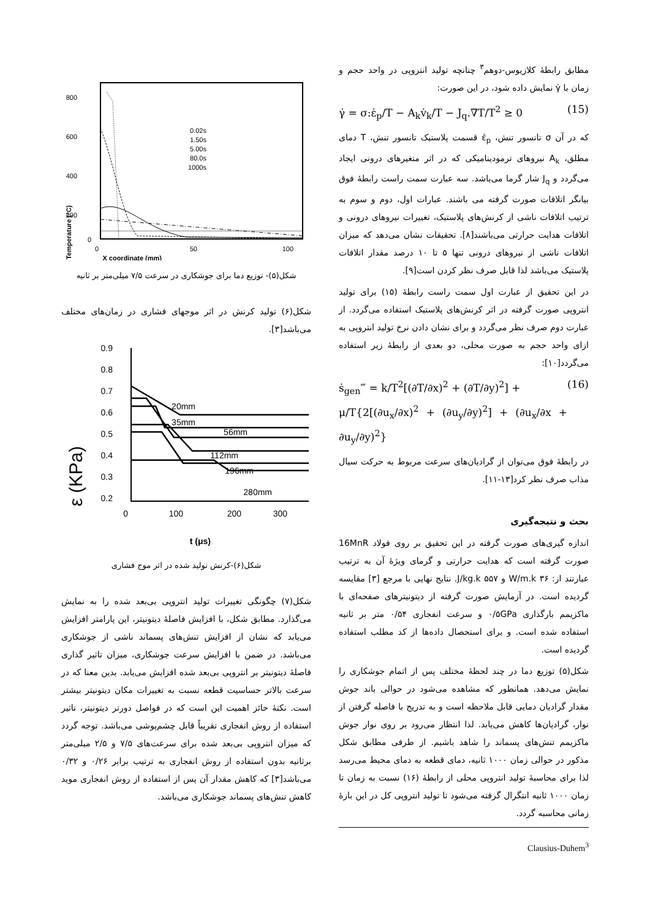مطابق رابطهٔ کلازیوس-دوهم<sup>۳</sup> چنانچه تولید انتروپی در واحد حجم و زمان با γ̇ نمایش داده شود، در این صورت:
γ̇ = σ:ε̇<sub>p</sub>/T − A<sub>k</sub>v̇<sub>k</sub>/T − J<sub>q</sub>.∇T/T<sup>2</sup> ≥ 0 (15)
که در آن σ تانسور تنش، ε̇<sub>p</sub> قسمت پلاستیک تانسور تنش، T دمای مطلق، A<sub>k</sub> نیروهای ترمودینامیکی که در اثر متغیرهای درونی ایجاد می‌گردد و J<sub>q</sub> شار گرما می‌باشد. سه عبارت سمت راست رابطهٔ فوق بیانگر اتلافات صورت گرفته می باشند. عبارات اول، دوم و سوم به ترتیب اتلافات ناشی از کرنش‌های پلاستیک، تغییرات نیروهای درونی و اتلافات هدایت حرارتی می‌باشند[۸]. تحقیقات نشان می‌دهد که میزان اتلافات ناشی از نیروهای درونی تنها ۵ تا ۱۰ درصد مقدار اتلافات پلاستیک می‌باشد لذا قابل صرف نظر کردن است[۹].
در این تحقیق از عبارت اول سمت راست رابطهٔ (۱۵) برای تولید انتروپی صورت گرفته در اثر کرنش‌های پلاستیک استفاده می‌گردد. از عبارت دوم صرف نظر می‌گردد و برای نشان دادن نرخ تولید انتروپی به ازای واحد حجم به صورت محلی، دو بعدی از رابطهٔ زیر استفاده می‌گردد[۱۰]:
ṡ<sub>gen</sub>‴ = k/T<sup>2</sup>[(∂T/∂x)<sup>2</sup> + (∂T/∂y)<sup>2</sup>] +
μ/T{2[(∂u<sub>x</sub>/∂x)<sup>2</sup> + (∂u<sub>y</sub>/∂y)<sup>2</sup>] + (∂u<sub>x</sub>/∂x + ∂u<sub>y</sub>/∂y)<sup>2</sup>} (16)
در رابطهٔ فوق می‌توان از گرادیان‌های سرعت مربوط به حرکت سیال مذاب صرف نظر کرد[۱۳-۱۱].
بحث و نتیجه‌گیری
اندازه گیری‌های صورت گرفته در این تحقیق بر روی فولاد 16MnR صورت گرفته است که هدایت حرارتی و گرمای ویژهٔ آن به ترتیب عبارتند از: ۳۶ W/m.k و ۵۵۷ J/kg.k. نتایج نهایی با مرجع [۳] مقایسه گردیده است. در آزمایش صورت گرفته از دیتونیترهای صفحه‌ای با ماکزیمم بارگذاری ۰/۵GPa و سرعت انفجاری ۰/۵۴ متر بر ثانیه استفاده شده است. و برای استحصال داده‌ها از کد مطلب استفاده گردیده است.
شکل(۵) توزیع دما در چند لحظهٔ مختلف پس از اتمام جوشکاری را نمایش می‌دهد. همانطور که مشاهده می‌شود در حوالی باند جوش مقدار گرادیان دمایی قابل ملاحظه است و به تدریج با فاصله گرفتن از نوار، گرادیان‌ها کاهش می‌یابد. لذا انتظار می‌رود بر روی نوار جوش ماکزیمم تنش‌های پسماند را شاهد باشیم. از طرفی مطابق شکل مذکور در حوالی زمان ۱۰۰۰ ثانیه، دمای قطعه به دمای محیط می‌رسد لذا برای محاسبهٔ تولید انتروپی محلی از رابطهٔ (۱۶) نسبت به زمان تا زمان ۱۰۰۰ ثانیه انتگرال گرفته می‌شود تا تولید انتروپی کل در این بازهٔ زمانی محاسبه گردد.
Clausius-Duhem<sup>3</sup>
800
600
400
200
0
0
50
100
X coordinate (mm)
Temperature (°C)
0.02s
1.50s
5.00s
80.0s
1000s
شکل(۵)- توزیع دما برای جوشکاری در سرعت ۷/۵ میلی‌متر بر ثانیه
شکل(۶) تولید کرنش در اثر موجهای فشاری در زمان‌های مختلف می‌باشد[۳].
0.9
0.8
0.7
0.6
0.5
0.4
0.3
0.2
0
100
200
300
ε (KPa)
t (μs)
20mm
35mm
56mm
112mm
196mm
280mm
شکل(۶)-کرنش تولید شده در اثر موج فشاری
شکل(۷) چگونگی تغییرات تولید انتروپی بی‌بعد شده را به نمایش می‌گذارد. مطابق شکل، با افزایش فاصلهٔ دیتونیتر، این پارامتر افزایش می‌یابد که نشان از افزایش تنش‌های پسماند ناشی از جوشکاری می‌باشد. در ضمن با افزایش سرعت جوشکاری، میزان تاثیر گذاری فاصلهٔ دیتونیتر بر انتروپی بی‌بعد شده افزایش می‌یابد. بدین معنا که در سرعت بالاتر حساسیت قطعه نسبت به تغییرات مکان دیتونیتر بیشتر است. نکتهٔ حائز اهمیت این است که در فواصل دورتر دیتونیتر، تاثیر استفاده از روش انفجاری تقریباً قابل چشم‌پوشی می‌باشد. توجه گردد که میزان انتروپی بی‌بعد شده برای سرعت‌های ۷/۵ و ۲/۵ میلی‌متر برثانیه بدون استفاده از روش انفجاری به ترتیب برابر ۰/۲۶ و ۰/۳۲ می‌باشد[۳] که کاهش مقدار آن پس از استفاده از روش انفجاری موید کاهش تنش‌های پسماند جوشکاری می‌باشد.